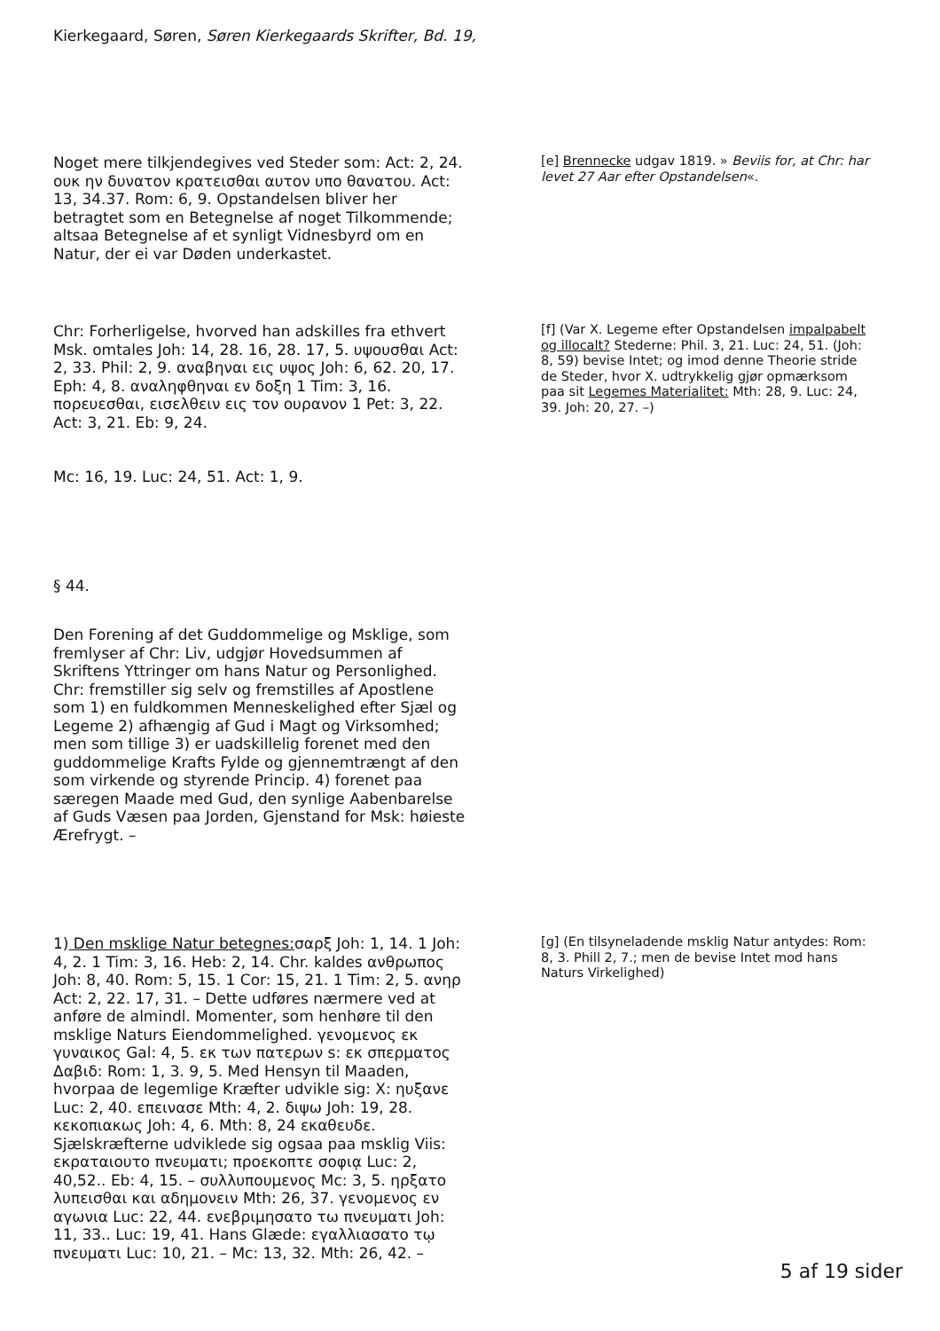Kierkegaard, Søren, Søren Kierkegaards Skrifter, Bd. 19,
Noget mere tilkjendegives ved Steder som: Act: 2, 24. ουκ ην δυνατον κρατεισθαι αυτον υπο θανατου. Act: 13, 34.37. Rom: 6, 9. Opstandelsen bliver her betragtet som en Betegnelse af noget Tilkommende; altsaa Betegnelse af et synligt Vidnesbyrd om en Natur, der ei var Døden underkastet.
[e] Brennecke udgav 1819. » Beviis for, at Chr: har levet 27 Aar efter Opstandelsen«.
Chr: Forherligelse, hvorved han adskilles fra ethvert Msk. omtales Joh: 14, 28. 16, 28. 17, 5. υψουσθαι Act: 2, 33. Phil: 2, 9. αναβηναι εις υψος Joh: 6, 62. 20, 17. Eph: 4, 8. αναληφθηναι εν δοξη 1 Tim: 3, 16. πορευεσθαι, εισελθειν εις τον ουρανον 1 Pet: 3, 22. Act: 3, 21. Eb: 9, 24.
Mc: 16, 19. Luc: 24, 51. Act: 1, 9.
[f] (Var X. Legeme efter Opstandelsen impalpabelt og illocalt? Stederne: Phil. 3, 21. Luc: 24, 51. (Joh: 8, 59) bevise Intet; og imod denne Theorie stride de Steder, hvor X. udtrykkelig gjør opmærksom paa sit Legemes Materialitet: Mth: 28, 9. Luc: 24, 39. Joh: 20, 27. –)
§ 44.
Den Forening af det Guddommelige og Msklige, som fremlyser af Chr: Liv, udgjør Hovedsummen af Skriftens Yttringer om hans Natur og Personlighed. Chr: fremstiller sig selv og fremstilles af Apostlene som 1) en fuldkommen Menneskelighed efter Sjæl og Legeme 2) afhængig af Gud i Magt og Virksomhed; men som tillige 3) er uadskillelig forenet med den guddommelige Krafts Fylde og gjennemtrængt af den som virkende og styrende Princip. 4) forenet paa særegen Maade med Gud, den synlige Aabenbarelse af Guds Væsen paa Jorden, Gjenstand for Msk: høieste Ærefrygt. –
1) Den msklige Natur betegnes: σαρξ Joh: 1, 14. 1 Joh: 4, 2. 1 Tim: 3, 16. Heb: 2, 14. Chr. kaldes ανθρωπος Joh: 8, 40. Rom: 5, 15. 1 Cor: 15, 21. 1 Tim: 2, 5. ανηρ Act: 2, 22. 17, 31. – Dette udføres nærmere ved at anføre de almindl. Momenter, som henhøre til den msklige Naturs Eiendommelighed. γενομενος εκ γυναικος Gal: 4, 5. εκ των πατερων s: εκ σπερματος Δαβιδ: Rom: 1, 3. 9, 5. Med Hensyn til Maaden, hvorpaa de legemlige Kræfter udvikle sig: X: ηυξανε Luc: 2, 40. επεινασε Mth: 4, 2. διψω Joh: 19, 28. κεκοπιακως Joh: 4, 6. Mth: 8, 24 εκαθευδε. Sjælskræfterne udviklede sig ogsaa paa msklig Viis: εκραταιουτο πνευματι; προεκοπτε σοφιᾳ Luc: 2, 40,52.. Eb: 4, 15. – συλλυπουμενος Mc: 3, 5. ηρξατο λυπεισθαι και αδημονειν Mth: 26, 37. γενομενος εν αγωνια Luc: 22, 44. ενεβριμησατο τω πνευματι Joh: 11, 33.. Luc: 19, 41. Hans Glæde: εγαλλιασατο τῳ πνευματι Luc: 10, 21. – Mc: 13, 32. Mth: 26, 42. –
[g] (En tilsyneladende msklig Natur antydes: Rom: 8, 3. Phill 2, 7.; men de bevise Intet mod hans Naturs Virkelighed)
5 af 19 sider